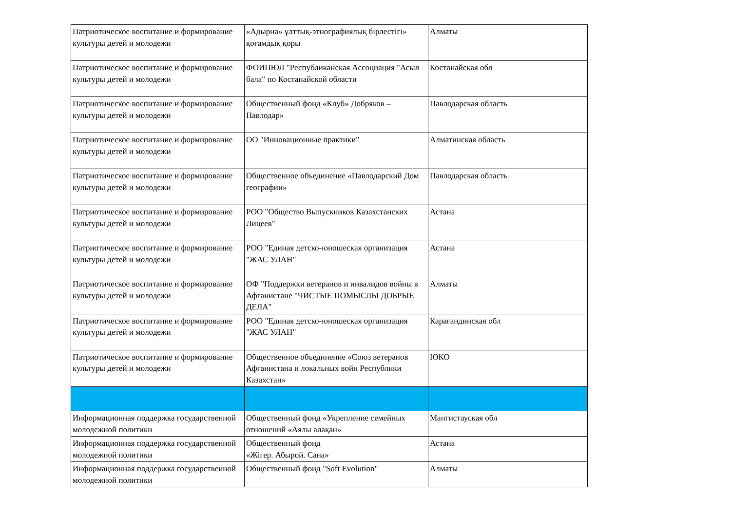| Патриотическое воспитание и формирование культуры детей и молодежи | «Адырна» ұлттық-этнографиялық бірлестігі» қоғамдық қоры | Алматы |
| Патриотическое воспитание и формирование культуры детей и молодежи | ФОИПЮЛ "Республиканская Ассоциация "Асыл бала" по Костанайской области | Костанайская обл |
| Патриотическое воспитание и формирование культуры детей и молодежи | Общественный фонд «Клуб» Добряков – Павлодар» | Павлодарская область |
| Патриотическое воспитание и формирование культуры детей и молодежи | ОО "Инновационные практики" | Алматинская область |
| Патриотическое воспитание и формирование культуры детей и молодежи | Общественное объединение «Павлодарский Дом географии» | Павлодарская область |
| Патриотическое воспитание и формирование культуры детей и молодежи | РОО "Общество Выпускников Казахстанских Лицеев" | Астана |
| Патриотическое воспитание и формирование культуры детей и молодежи | РОО "Единая детско-юношеская организация "ЖАС УЛАН" | Астана |
| Патриотическое воспитание и формирование культуры детей и молодежи | ОФ "Поддержки ветеранов и инвалидов войны в Афганистане "ЧИСТЫЕ ПОМЫСЛЫ ДОБРЫЕ ДЕЛА" | Алматы |
| Патриотическое воспитание и формирование культуры детей и молодежи | РОО "Единая детско-юношеская организация "ЖАС УЛАН" | Карагандинская обл |
| Патриотическое воспитание и формирование культуры детей и молодежи | Общественное объединение «Союз ветеранов Афганистана и локальных войн Республики Казахстан» | ЮКО |
| Информационная поддержка государственной молодежной политики | Общественный фонд «Укрепление семейных отношений «Аялы алақан» | Мангистауская обл |
| Информационная поддержка государственной молодежной политики | Общественный фонд «Жігер. Абырой. Сана» | Астана |
| Информационная поддержка государственной молодежной политики | Общественный фонд "Soft Evolution" | Алматы |